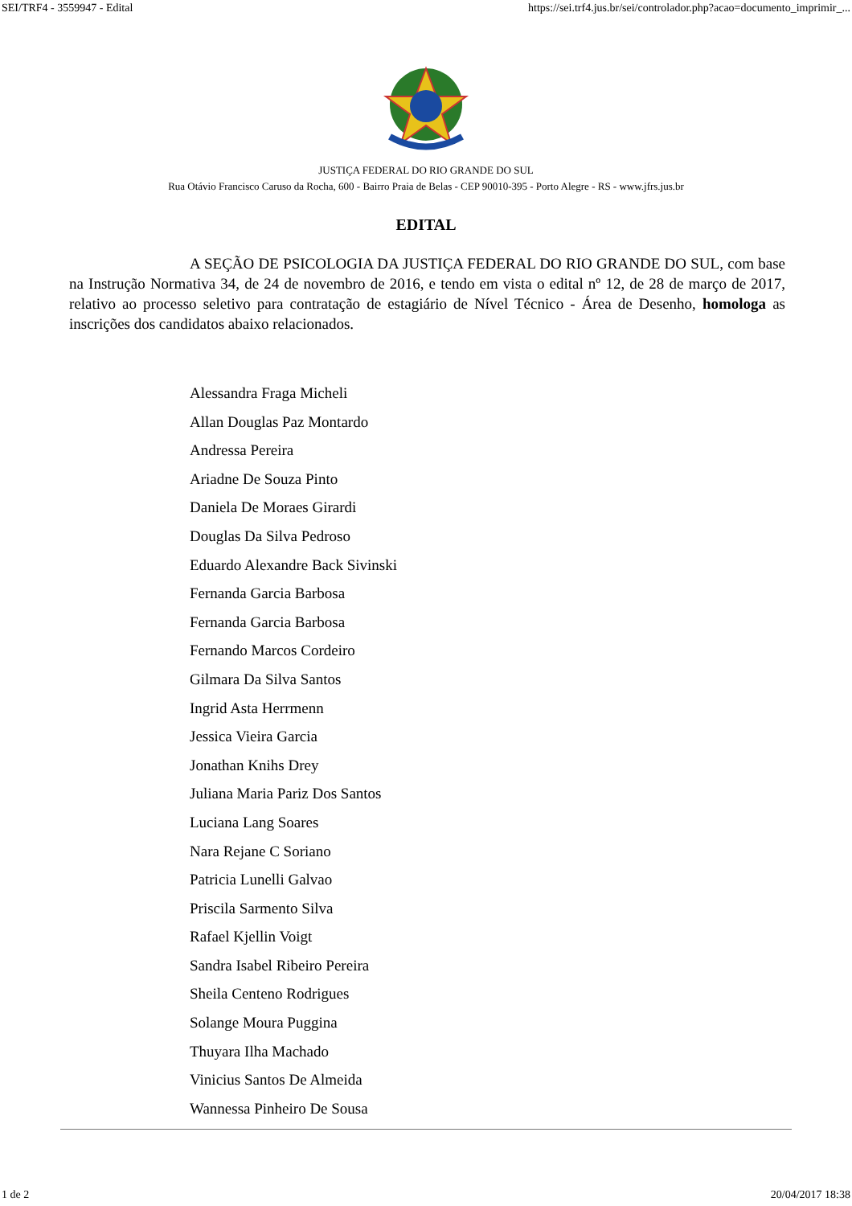SEI/TRF4 - 3559947 - Edital https://sei.trf4.jus.br/sei/controlador.php?acao=documento_imprimir_...
JUSTIÇA FEDERAL DO RIO GRANDE DO SUL
Rua Otávio Francisco Caruso da Rocha, 600 - Bairro Praia de Belas - CEP 90010-395 - Porto Alegre - RS - www.jfrs.jus.br
EDITAL
A SEÇÃO DE PSICOLOGIA DA JUSTIÇA FEDERAL DO RIO GRANDE DO SUL, com base na Instrução Normativa 34, de 24 de novembro de 2016, e tendo em vista o edital nº 12, de 28 de março de 2017, relativo ao processo seletivo para contratação de estagiário de Nível Técnico - Área de Desenho, homologa as inscrições dos candidatos abaixo relacionados.
Alessandra Fraga Micheli
Allan Douglas Paz Montardo
Andressa Pereira
Ariadne De Souza Pinto
Daniela De Moraes Girardi
Douglas Da Silva Pedroso
Eduardo Alexandre Back Sivinski
Fernanda Garcia Barbosa
Fernanda Garcia Barbosa
Fernando Marcos Cordeiro
Gilmara Da Silva Santos
Ingrid Asta Herrmenn
Jessica Vieira Garcia
Jonathan Knihs Drey
Juliana Maria Pariz Dos Santos
Luciana Lang Soares
Nara Rejane C Soriano
Patricia Lunelli Galvao
Priscila Sarmento Silva
Rafael Kjellin Voigt
Sandra Isabel Ribeiro Pereira
Sheila Centeno Rodrigues
Solange Moura Puggina
Thuyara Ilha Machado
Vinicius Santos De Almeida
Wannessa Pinheiro De Sousa
1 de 2 20/04/2017 18:38